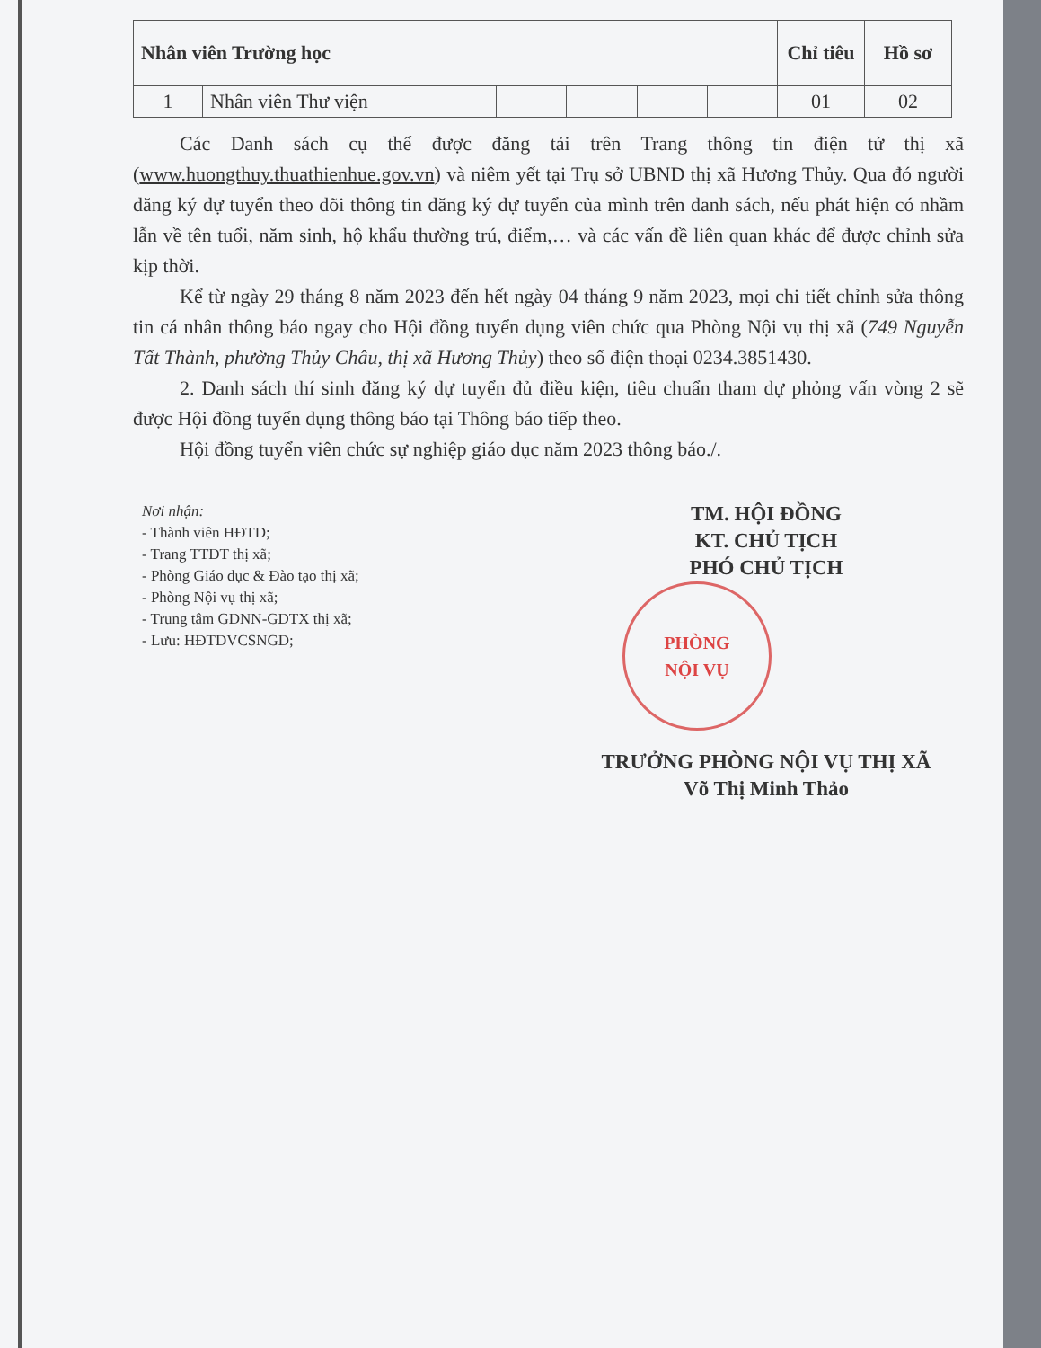| Nhân viên Trường học | | | | | | Chỉ tiêu | Hồ sơ |
| 1 | Nhân viên Thư viện | | | | | 01 | 02 |
Các Danh sách cụ thể được đăng tải trên Trang thông tin điện tử thị xã (www.huongthuy.thuathienhue.gov.vn) và niêm yết tại Trụ sở UBND thị xã Hương Thủy. Qua đó người đăng ký dự tuyển theo dõi thông tin đăng ký dự tuyển của mình trên danh sách, nếu phát hiện có nhầm lẫn về tên tuổi, năm sinh, hộ khẩu thường trú, điểm,… và các vấn đề liên quan khác để được chỉnh sửa kịp thời.
Kể từ ngày 29 tháng 8 năm 2023 đến hết ngày 04 tháng 9 năm 2023, mọi chi tiết chỉnh sửa thông tin cá nhân thông báo ngay cho Hội đồng tuyển dụng viên chức qua Phòng Nội vụ thị xã (749 Nguyễn Tất Thành, phường Thủy Châu, thị xã Hương Thủy) theo số điện thoại 0234.3851430.
2. Danh sách thí sinh đăng ký dự tuyển đủ điều kiện, tiêu chuẩn tham dự phỏng vấn vòng 2 sẽ được Hội đồng tuyển dụng thông báo tại Thông báo tiếp theo.
Hội đồng tuyển viên chức sự nghiệp giáo dục năm 2023 thông báo./.
Nơi nhận:
- Thành viên HĐTD;
- Trang TTĐT thị xã;
- Phòng Giáo dục & Đào tạo thị xã;
- Phòng Nội vụ thị xã;
- Trung tâm GDNN-GDTX thị xã;
- Lưu: HĐTDVCSNGD;
TM. HỘI ĐỒNG
KT. CHỦ TỊCH
PHÓ CHỦ TỊCH
PHÒNG
NỘI VỤ
TRƯỞNG PHÒNG NỘI VỤ THỊ XÃ
Võ Thị Minh Thảo